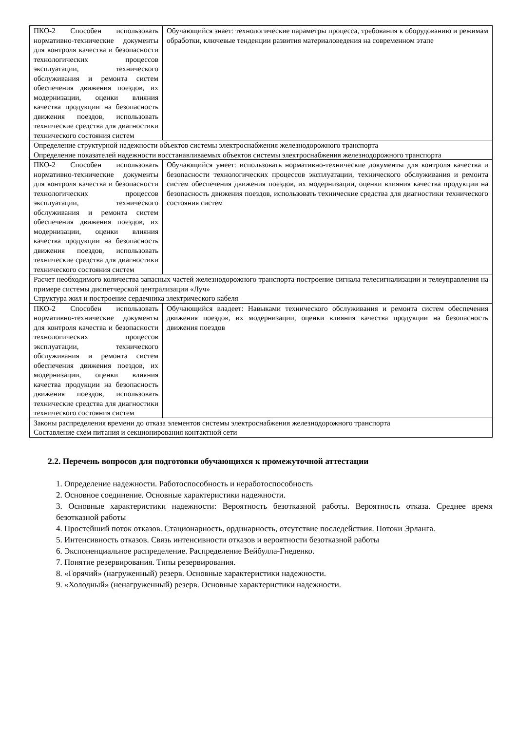| ПКО-2 Способен использовать нормативно-технические документы для контроля качества и безопасности технологических процессов эксплуатации, технического обслуживания и ремонта систем обеспечения движения поездов, их модернизации, оценки влияния качества продукции на безопасность движения поездов, использовать технические средства для диагностики технического состояния систем | Обучающийся знает: технологические параметры процесса, требования к оборудованию и режимам обработки, ключевые тенденции развития материаловедения на современном этапе |
| Определение структурной надежности объектов системы электроснабжения железнодорожного транспорта Определение показателей надежности восстанавливаемых объектов системы электроснабжения железнодорожного транспорта | |
| ПКО-2 Способен использовать нормативно-технические документы для контроля качества и безопасности технологических процессов эксплуатации, технического обслуживания и ремонта систем обеспечения движения поездов, их модернизации, оценки влияния качества продукции на безопасность движения поездов, использовать технические средства для диагностики технического состояния систем | Обучающийся умеет: использовать нормативно-технические документы для контроля качества и безопасности технологических процессов эксплуатации, технического обслуживания и ремонта систем обеспечения движения поездов, их модернизации, оценки влияния качества продукции на безопасность движения поездов, использовать технические средства для диагностики технического состояния систем |
| Расчет необходимого количества запасных частей железнодорожного транспорта построение сигнала телесигнализации и телеуправления на примере системы диспетчерской централизации «Луч» Структура жил и построение сердечника электрического кабеля | |
| ПКО-2 Способен использовать нормативно-технические документы для контроля качества и безопасности технологических процессов эксплуатации, технического обслуживания и ремонта систем обеспечения движения поездов, их модернизации, оценки влияния качества продукции на безопасность движения поездов, использовать технические средства для диагностики технического состояния систем | Обучающийся владеет: Навыками технического обслуживания и ремонта систем обеспечения движения поездов, их модернизации, оценки влияния качества продукции на безопасность движения поездов |
| Законы распределения времени до отказа элементов системы электроснабжения железнодорожного транспорта Составление схем питания и секционирования контактной сети | |
2.2. Перечень вопросов для подготовки обучающихся к промежуточной аттестации
1. Определение надежности. Работоспособность и неработоспособность
2. Основное соединение. Основные характеристики надежности.
3. Основные характеристики надежности: Вероятность безотказной работы. Вероятность отказа. Среднее время безотказной работы
4. Простейший поток отказов. Стационарность, ординарность, отсутствие последействия. Потоки Эрланга.
5. Интенсивность отказов. Связь интенсивности отказов и вероятности безотказной работы
6. Экспоненциальное распределение. Распределение Вейбулла-Гнеденко.
7. Понятие резервирования. Типы резервирования.
8. «Горячий» (нагруженный) резерв. Основные характеристики надежности.
9. «Холодный» (ненагруженный) резерв. Основные характеристики надежности.